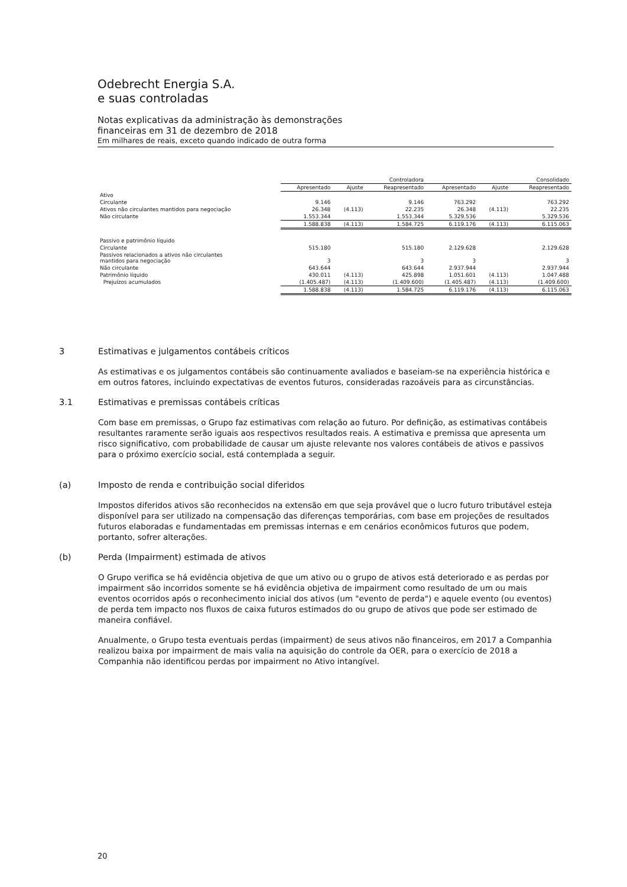Odebrecht Energia S.A.
e suas controladas
Notas explicativas da administração às demonstrações
financeiras em 31 de dezembro de 2018
Em milhares de reais, exceto quando indicado de outra forma
| | Controladora | | | Consolidado | | |
| --- | --- | --- | --- | --- | --- | --- |
| | Apresentado | Ajuste | Reapresentado | Apresentado | Ajuste | Reapresentado |
| Ativo | | | | | | |
| Circulante | 9.146 | | 9.146 | 763.292 | | 763.292 |
| Ativos não circulantes mantidos para negociação | 26.348 | (4.113) | 22.235 | 26.348 | (4.113) | 22.235 |
| Não circulante | 1.553.344 | | 1.553.344 | 5.329.536 | | 5.329.536 |
| | 1.588.838 | (4.113) | 1.584.725 | 6.119.176 | (4.113) | 6.115.063 |
| Passivo e patrimônio líquido | | | | | | |
| Circulante | 515.180 | | 515.180 | 2.129.628 | | 2.129.628 |
| Passivos relacionados a ativos não circulantes mantidos para negociação | 3 | | 3 | 3 | | 3 |
| Não circulante | 643.644 | | 643.644 | 2.937.944 | | 2.937.944 |
| Patrimônio líquido | 430.011 | (4.113) | 425.898 | 1.051.601 | (4.113) | 1.047.488 |
| Prejuízos acumulados | (1.405.487) | (4.113) | (1.409.600) | (1.405.487) | (4.113) | (1.409.600) |
| | 1.588.838 | (4.113) | 1.584.725 | 6.119.176 | (4.113) | 6.115.063 |
3 Estimativas e julgamentos contábeis críticos
As estimativas e os julgamentos contábeis são continuamente avaliados e baseiam-se na experiência histórica e em outros fatores, incluindo expectativas de eventos futuros, consideradas razoáveis para as circunstâncias.
3.1 Estimativas e premissas contábeis críticas
Com base em premissas, o Grupo faz estimativas com relação ao futuro. Por definição, as estimativas contábeis resultantes raramente serão iguais aos respectivos resultados reais. A estimativa e premissa que apresenta um risco significativo, com probabilidade de causar um ajuste relevante nos valores contábeis de ativos e passivos para o próximo exercício social, está contemplada a seguir.
(a) Imposto de renda e contribuição social diferidos
Impostos diferidos ativos são reconhecidos na extensão em que seja provável que o lucro futuro tributável esteja disponível para ser utilizado na compensação das diferenças temporárias, com base em projeções de resultados futuros elaboradas e fundamentadas em premissas internas e em cenários econômicos futuros que podem, portanto, sofrer alterações.
(b) Perda (Impairment) estimada de ativos
O Grupo verifica se há evidência objetiva de que um ativo ou o grupo de ativos está deteriorado e as perdas por impairment são incorridos somente se há evidência objetiva de impairment como resultado de um ou mais eventos ocorridos após o reconhecimento inicial dos ativos (um "evento de perda") e aquele evento (ou eventos) de perda tem impacto nos fluxos de caixa futuros estimados do ou grupo de ativos que pode ser estimado de maneira confiável.
Anualmente, o Grupo testa eventuais perdas (impairment) de seus ativos não financeiros, em 2017 a Companhia realizou baixa por impairment de mais valia na aquisição do controle da OER, para o exercício de 2018 a Companhia não identificou perdas por impairment no Ativo intangível.
20